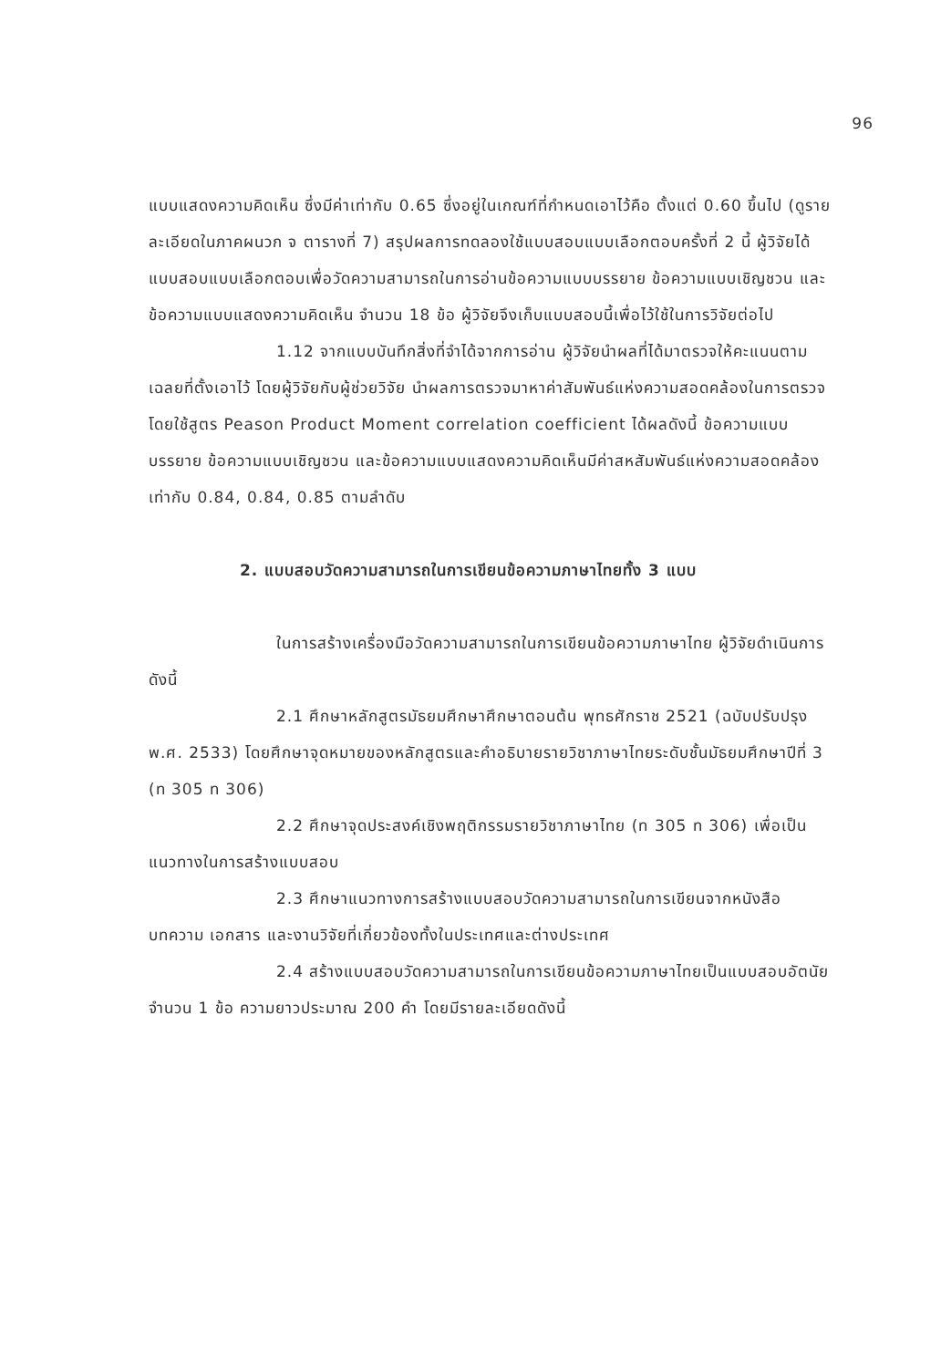96
แบบแสดงความคิดเห็น ซึ่งมีค่าเท่ากับ 0.65 ซึ่งอยู่ในเกณฑ์ที่กำหนดเอาไว้คือ ตั้งแต่ 0.60 ขึ้นไป (ดูรายละเอียดในภาคผนวก จ ตารางที่ 7) สรุปผลการทดลองใช้แบบสอบแบบเลือกตอบครั้งที่ 2 นี้ ผู้วิจัยได้แบบสอบแบบเลือกตอบเพื่อวัดความสามารถในการอ่านข้อความแบบบรรยาย ข้อความแบบเชิญชวน และข้อความแบบแสดงความคิดเห็น จำนวน 18 ข้อ ผู้วิจัยจึงเก็บแบบสอบนี้เพื่อไว้ใช้ในการวิจัยต่อไป
1.12 จากแบบบันทึกสิ่งที่จำได้จากการอ่าน ผู้วิจัยนำผลที่ได้มาตรวจให้คะแนนตามเฉลยที่ตั้งเอาไว้ โดยผู้วิจัยกับผู้ช่วยวิจัย นำผลการตรวจมาหาค่าสัมพันธ์แห่งความสอดคล้องในการตรวจ โดยใช้สูตร Peason Product Moment correlation coefficient ได้ผลดังนี้ ข้อความแบบบรรยาย ข้อความแบบเชิญชวน และข้อความแบบแสดงความคิดเห็นมีค่าสหสัมพันธ์แห่งความสอดคล้องเท่ากับ 0.84, 0.84, 0.85 ตามลำดับ
2. แบบสอบวัดความสามารถในการเขียนข้อความภาษาไทยทั้ง 3 แบบ
ในการสร้างเครื่องมือวัดความสามารถในการเขียนข้อความภาษาไทย ผู้วิจัยดำเนินการ ดังนี้
2.1 ศึกษาหลักสูตรมัธยมศึกษาศึกษาตอนต้น พุทธศักราช 2521 (ฉบับปรับปรุง พ.ศ. 2533) โดยศึกษาจุดหมายของหลักสูตรและคำอธิบายรายวิชาภาษาไทยระดับชั้นมัธยมศึกษาปีที่ 3 (ท 305 ท 306)
2.2 ศึกษาจุดประสงค์เชิงพฤติกรรมรายวิชาภาษาไทย (ท 305 ท 306) เพื่อเป็นแนวทางในการสร้างแบบสอบ
2.3 ศึกษาแนวทางการสร้างแบบสอบวัดความสามารถในการเขียนจากหนังสือ บทความ เอกสาร และงานวิจัยที่เกี่ยวข้องทั้งในประเทศและต่างประเทศ
2.4 สร้างแบบสอบวัดความสามารถในการเขียนข้อความภาษาไทยเป็นแบบสอบอัตนัย จำนวน 1 ข้อ ความยาวประมาณ 200 คำ โดยมีรายละเอียดดังนี้